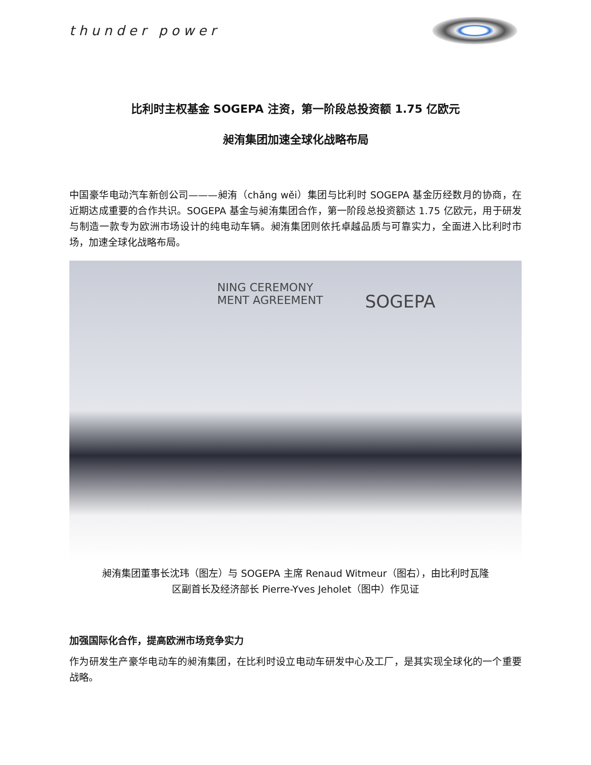thunder power
比利时主权基金 SOGEPA 注资，第一阶段总投资额 1.75 亿欧元
昶洧集团加速全球化战略布局
中国豪华电动汽车新创公司———昶洧（chǎng wěi）集团与比利时 SOGEPA 基金历经数月的协商，在近期达成重要的合作共识。SOGEPA 基金与昶洧集团合作，第一阶段总投资额达 1.75 亿欧元，用于研发与制造一款专为欧洲市场设计的纯电动车辆。昶洧集团则依托卓越品质与可靠实力，全面进入比利时市场，加速全球化战略布局。
SOGEPA
NING CEREMONY
MENT AGREEMENT
昶洧集团董事长沈玮（图左）与 SOGEPA 主席 Renaud Witmeur（图右），由比利时瓦隆
区副首长及经济部长 Pierre-Yves Jeholet（图中）作见证
加强国际化合作，提高欧洲市场竞争实力
作为研发生产豪华电动车的昶洧集团，在比利时设立电动车研发中心及工厂，是其实现全球化的一个重要战略。